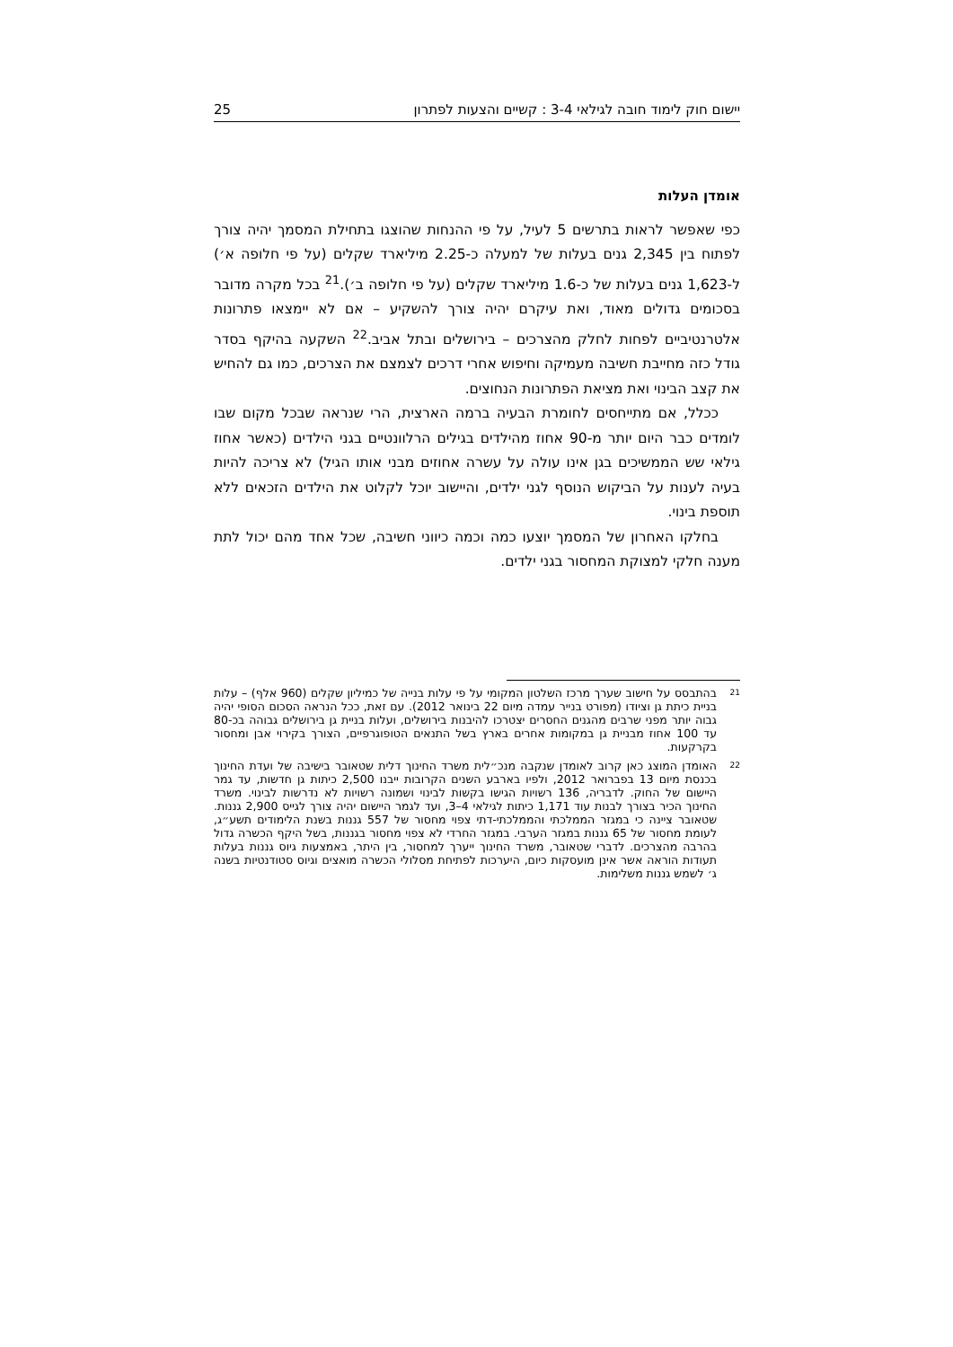יישום חוק לימוד חובה לגילאי 3-4 : קשיים והצעות לפתרון 25
אומדן העלות
כפי שאפשר לראות בתרשים 5 לעיל, על פי ההנחות שהוצגו בתחילת המסמך יהיה צורך לפתוח בין 2,345 גנים בעלות של למעלה כ-2.25 מיליארד שקלים (על פי חלופה א׳) ל-1,623 גנים בעלות של כ-1.6 מיליארד שקלים (על פי חלופה ב׳).<sup>21</sup> בכל מקרה מדובר בסכומים גדולים מאוד, ואת עיקרם יהיה צורך להשקיע – אם לא יימצאו פתרונות אלטרנטיביים לפחות לחלק מהצרכים – בירושלים ובתל אביב.<sup>22</sup> השקעה בהיקף בסדר גודל כזה מחייבת חשיבה מעמיקה וחיפוש אחרי דרכים לצמצם את הצרכים, כמו גם להחיש את קצב הבינוי ואת מציאת הפתרונות הנחוצים.
ככלל, אם מתייחסים לחומרת הבעיה ברמה הארצית, הרי שנראה שבכל מקום שבו לומדים כבר היום יותר מ-90 אחוז מהילדים בגילים הרלוונטיים בגני הילדים (כאשר אחוז גילאי שש הממשיכים בגן אינו עולה על עשרה אחוזים מבני אותו הגיל) לא צריכה להיות בעיה לענות על הביקוש הנוסף לגני ילדים, והיישוב יוכל לקלוט את הילדים הזכאים ללא תוספת בינוי.
בחלקו האחרון של המסמך יוצעו כמה וכמה כיווני חשיבה, שכל אחד מהם יכול לתת מענה חלקי למצוקת המחסור בגני ילדים.
<sup>21</sup>
בהתבסס על חישוב שערך מרכז השלטון המקומי על פי עלות בנייה של כמיליון שקלים (960 אלף) – עלות בניית כיתת גן וציודו (מפורט בנייר עמדה מיום 22 בינואר 2012). עם זאת, ככל הנראה הסכום הסופי יהיה גבוה יותר מפני שרבים מהגנים החסרים יצטרכו להיבנות בירושלים, ועלות בניית גן בירושלים גבוהה בכ-80 עד 100 אחוז מבניית גן במקומות אחרים בארץ בשל התנאים הטופוגרפיים, הצורך בקירוי אבן ומחסור בקרקעות.
<sup>22</sup>
האומדן המוצג כאן קרוב לאומדן שנקבה מנכ״לית משרד החינוך דלית שטאובר בישיבה של ועדת החינוך בכנסת מיום 13 בפברואר 2012, ולפיו בארבע השנים הקרובות ייבנו 2,500 כיתות גן חדשות, עד גמר היישום של החוק. לדבריה, 136 רשויות הגישו בקשות לבינוי ושמונה רשויות לא נדרשות לבינוי. משרד החינוך הכיר בצורך לבנות עוד 1,171 כיתות לגילאי 4–3, ועד לגמר היישום יהיה צורך לגייס 2,900 גננות. שטאובר ציינה כי במגזר הממלכתי והממלכתי-דתי צפוי מחסור של 557 גננות בשנת הלימודים תשע״ג, לעומת מחסור של 65 גננות במגזר הערבי. במגזר החרדי לא צפוי מחסור בגננות, בשל היקף הכשרה גדול בהרבה מהצרכים. לדברי שטאובר, משרד החינוך ייערך למחסור, בין היתר, באמצעות גיוס גננות בעלות תעודות הוראה אשר אינן מועסקות כיום, היערכות לפתיחת מסלולי הכשרה מואצים וגיוס סטודנטיות בשנה ג׳ לשמש גננות משלימות.